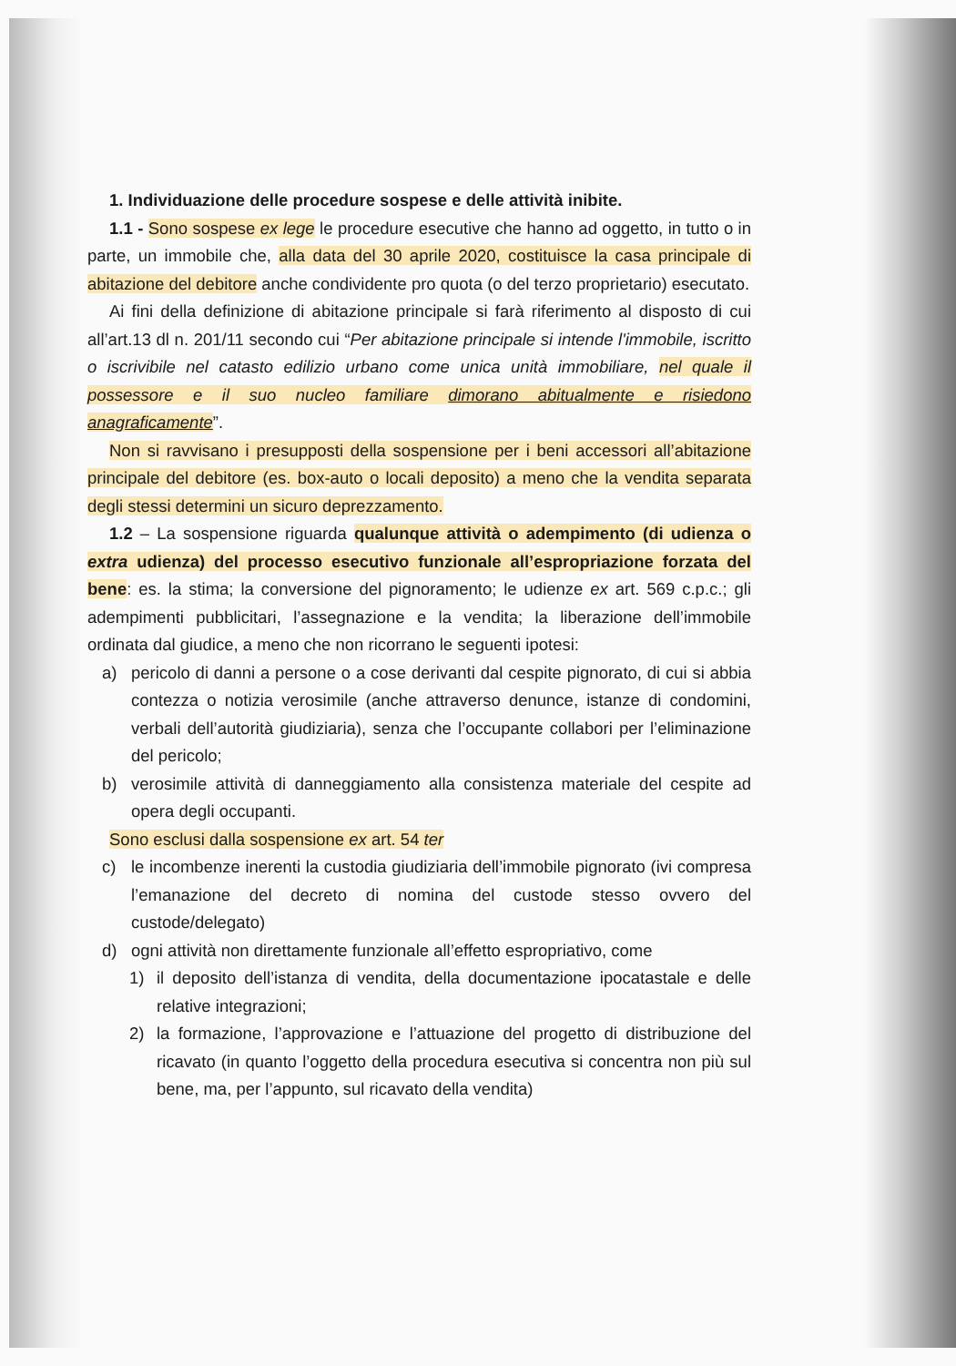1. Individuazione delle procedure sospese e delle attività inibite.
1.1 - Sono sospese ex lege le procedure esecutive che hanno ad oggetto, in tutto o in parte, un immobile che, alla data del 30 aprile 2020, costituisce la casa principale di abitazione del debitore anche condividente pro quota (o del terzo proprietario) esecutato.
Ai fini della definizione di abitazione principale si farà riferimento al disposto di cui all’art.13 dl n. 201/11 secondo cui “Per abitazione principale si intende l'immobile, iscritto o iscrivibile nel catasto edilizio urbano come unica unità immobiliare, nel quale il possessore e il suo nucleo familiare dimorano abitualmente e risiedono anagraficamente”.
Non si ravvisano i presupposti della sospensione per i beni accessori all’abitazione principale del debitore (es. box-auto o locali deposito) a meno che la vendita separata degli stessi determini un sicuro deprezzamento.
1.2 – La sospensione riguarda qualunque attività o adempimento (di udienza o extra udienza) del processo esecutivo funzionale all’espropriazione forzata del bene: es. la stima; la conversione del pignoramento; le udienze ex art. 569 c.p.c.; gli adempimenti pubblicitari, l’assegnazione e la vendita; la liberazione dell’immobile ordinata dal giudice, a meno che non ricorrano le seguenti ipotesi:
a) pericolo di danni a persone o a cose derivanti dal cespite pignorato, di cui si abbia contezza o notizia verosimile (anche attraverso denunce, istanze di condomini, verbali dell’autorità giudiziaria), senza che l’occupante collabori per l’eliminazione del pericolo;
b) verosimile attività di danneggiamento alla consistenza materiale del cespite ad opera degli occupanti.
Sono esclusi dalla sospensione ex art. 54 ter
c) le incombenze inerenti la custodia giudiziaria dell’immobile pignorato (ivi compresa l’emanazione del decreto di nomina del custode stesso ovvero del custode/delegato)
d) ogni attività non direttamente funzionale all’effetto espropriativo, come
1) il deposito dell’istanza di vendita, della documentazione ipocatastale e delle relative integrazioni;
2) la formazione, l’approvazione e l’attuazione del progetto di distribuzione del ricavato (in quanto l’oggetto della procedura esecutiva si concentra non più sul bene, ma, per l’appunto, sul ricavato della vendita)